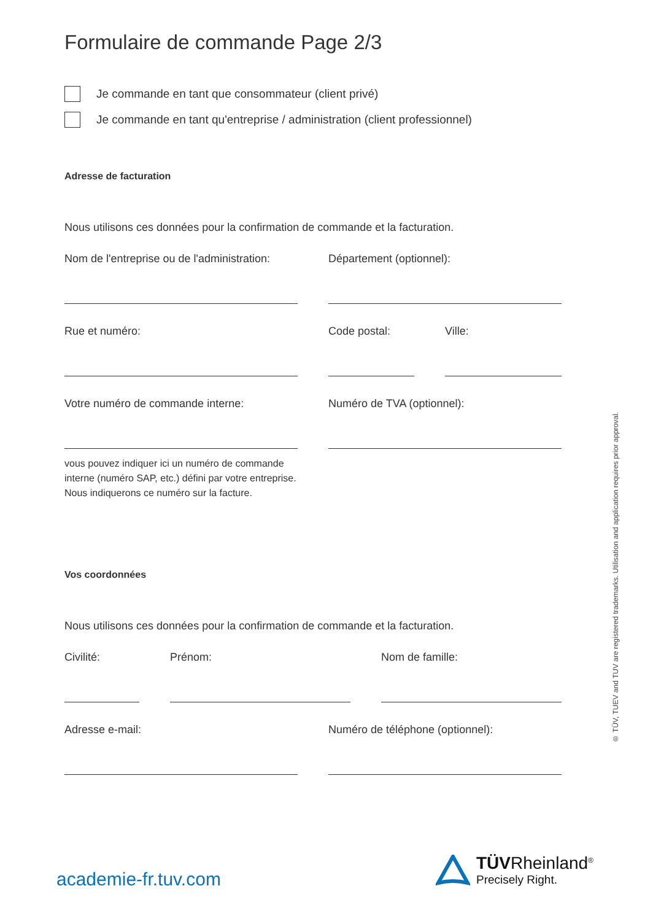Formulaire de commande Page 2/3
Je commande en tant que consommateur (client privé)
Je commande en tant qu'entreprise / administration (client professionnel)
Adresse de facturation
Nous utilisons ces données pour la confirmation de commande et la facturation.
Nom de l'entreprise ou de l'administration:
Département (optionnel):
Rue et numéro: Code postal: Ville:
Votre numéro de commande interne: Numéro de TVA (optionnel):
vous pouvez indiquer ici un numéro de commande interne (numéro SAP, etc.) défini par votre entreprise. Nous indiquerons ce numéro sur la facture.
Vos coordonnées
Nous utilisons ces données pour la confirmation de commande et la facturation.
Civilité: Prénom: Nom de famille:
Adresse e-mail: Numéro de téléphone (optionnel):
academie-fr.tuv.com
TÜVRheinland<sup>®</sup>
Precisely Right.
® TÜV, TUEV and TUV are registered trademarks. Utilisation and application requires prior approval.